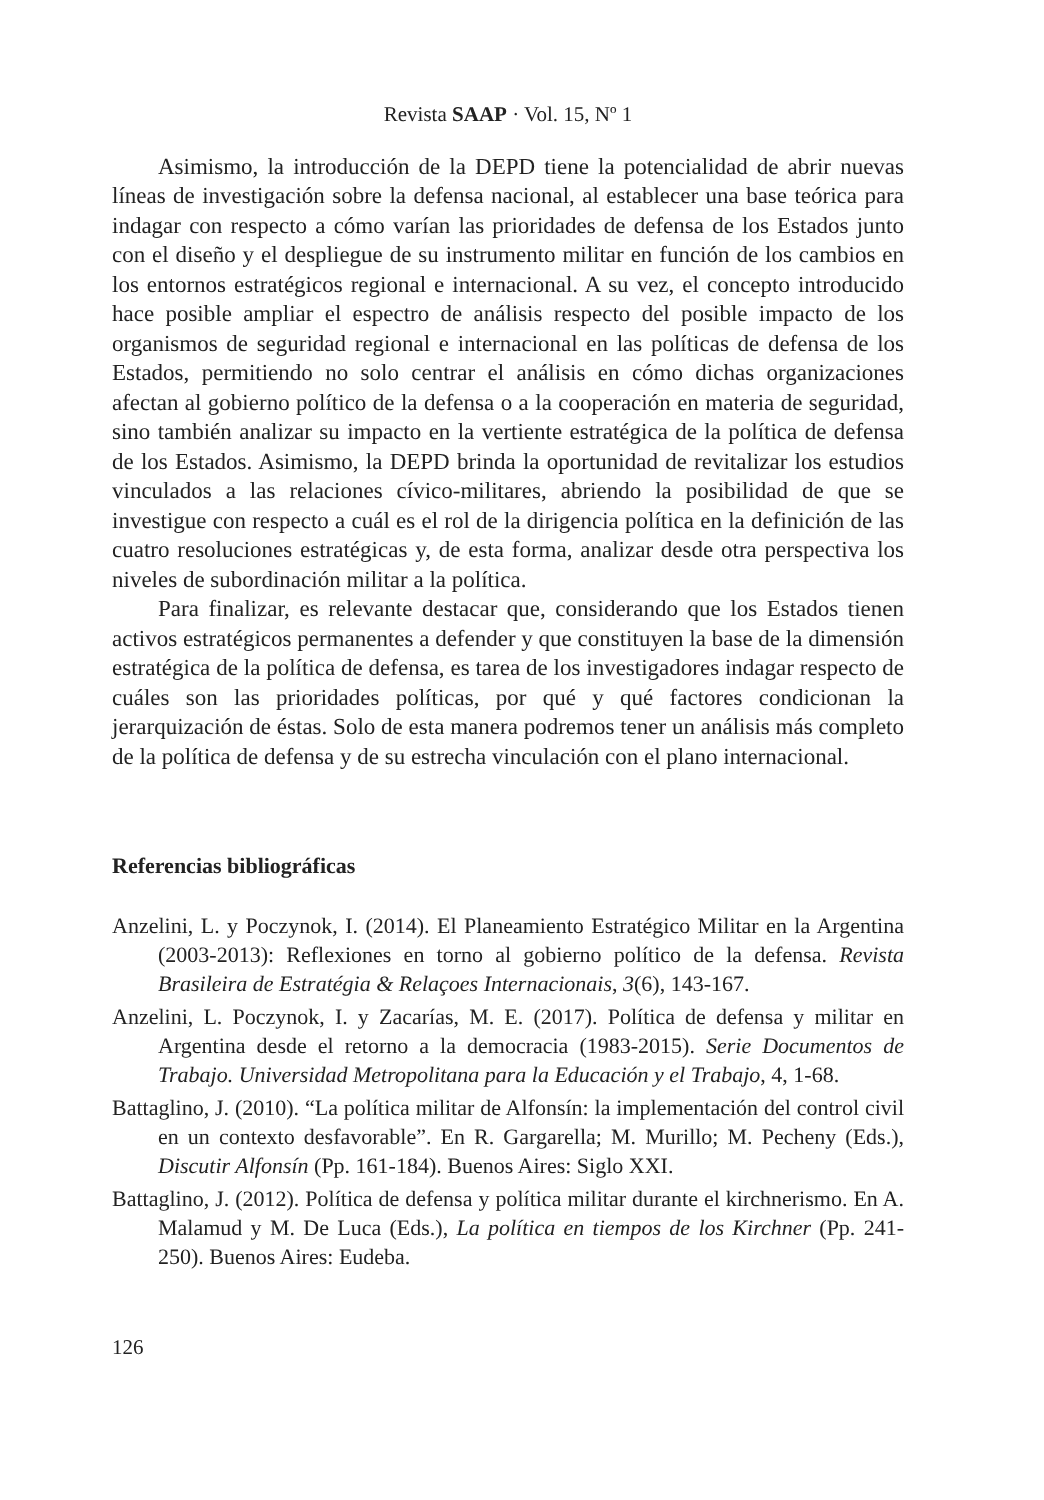Revista SAAP · Vol. 15, Nº 1
Asimismo, la introducción de la DEPD tiene la potencialidad de abrir nuevas líneas de investigación sobre la defensa nacional, al establecer una base teórica para indagar con respecto a cómo varían las prioridades de defensa de los Estados junto con el diseño y el despliegue de su instrumento militar en función de los cambios en los entornos estratégicos regional e internacional. A su vez, el concepto introducido hace posible ampliar el espectro de análisis respecto del posible impacto de los organismos de seguridad regional e internacional en las políticas de defensa de los Estados, permitiendo no solo centrar el análisis en cómo dichas organizaciones afectan al gobierno político de la defensa o a la cooperación en materia de seguridad, sino también analizar su impacto en la vertiente estratégica de la política de defensa de los Estados. Asimismo, la DEPD brinda la oportunidad de revitalizar los estudios vinculados a las relaciones cívico-militares, abriendo la posibilidad de que se investigue con respecto a cuál es el rol de la dirigencia política en la definición de las cuatro resoluciones estratégicas y, de esta forma, analizar desde otra perspectiva los niveles de subordinación militar a la política.
Para finalizar, es relevante destacar que, considerando que los Estados tienen activos estratégicos permanentes a defender y que constituyen la base de la dimensión estratégica de la política de defensa, es tarea de los investigadores indagar respecto de cuáles son las prioridades políticas, por qué y qué factores condicionan la jerarquización de éstas. Solo de esta manera podremos tener un análisis más completo de la política de defensa y de su estrecha vinculación con el plano internacional.
Referencias bibliográficas
Anzelini, L. y Poczynok, I. (2014). El Planeamiento Estratégico Militar en la Argentina (2003-2013): Reflexiones en torno al gobierno político de la defensa. Revista Brasileira de Estratégia & Relaçoes Internacionais, 3(6), 143-167.
Anzelini, L. Poczynok, I. y Zacarías, M. E. (2017). Política de defensa y militar en Argentina desde el retorno a la democracia (1983-2015). Serie Documentos de Trabajo. Universidad Metropolitana para la Educación y el Trabajo, 4, 1-68.
Battaglino, J. (2010). “La política militar de Alfonsín: la implementación del control civil en un contexto desfavorable”. En R. Gargarella; M. Murillo; M. Pecheny (Eds.), Discutir Alfonsín (Pp. 161-184). Buenos Aires: Siglo XXI.
Battaglino, J. (2012). Política de defensa y política militar durante el kirchnerismo. En A. Malamud y M. De Luca (Eds.), La política en tiempos de los Kirchner (Pp. 241-250). Buenos Aires: Eudeba.
126